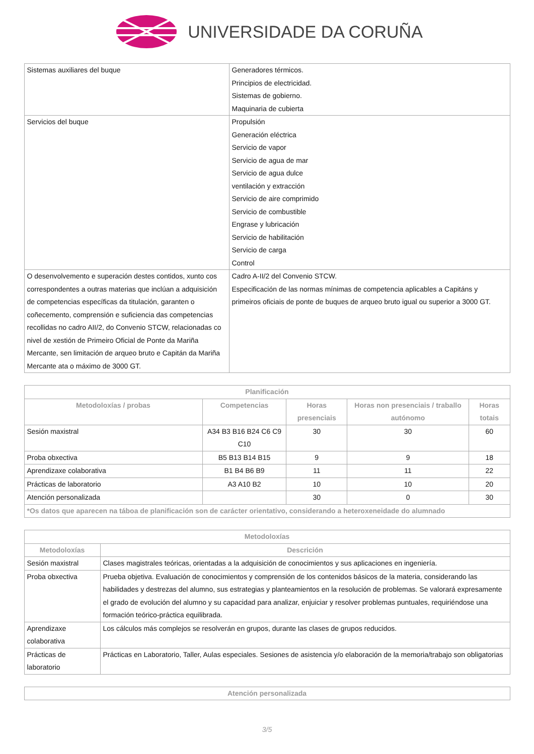UNIVERSIDADE DA CORUÑA
| Sistemas auxiliares del buque | Generadores térmicos. Principios de electricidad. Sistemas de gobierno. Maquinaria de cubierta |
| Servicios del buque | Propulsión Generación eléctrica Servicio de vapor Servicio de agua de mar Servicio de agua dulce ventilación y extracción Servicio de aire comprimido Servicio de combustible Engrase y lubricación Servicio de habilitación Servicio de carga Control |
| O desenvolvemento e superación destes contidos, xunto cos correspondentes a outras materias que inclúan a adquisición de competencias específicas da titulación, garanten o coñecemento, comprensión e suficiencia das competencias recollidas no cadro AII/2, do Convenio STCW, relacionadas co nivel de xestión de Primeiro Oficial de Ponte da Mariña Mercante, sen limitación de arqueo bruto e Capitán da Mariña Mercante ata o máximo de 3000 GT. | Cadro A-II/2 del Convenio STCW. Especificación de las normas mínimas de competencia aplicables a Capitáns y primeiros oficiais de ponte de buques de arqueo bruto igual ou superior a 3000 GT. |
| Planificación | | | | |
| --- | --- | --- | --- | --- |
| Metodoloxías / probas | Competencias | Horas presenciais | Horas non presenciais / traballo autónomo | Horas totais |
| Sesión maxistral | A34 B3 B16 B24 C6 C9 C10 | 30 | 30 | 60 |
| Proba obxectiva | B5 B13 B14 B15 | 9 | 9 | 18 |
| Aprendizaxe colaborativa | B1 B4 B6 B9 | 11 | 11 | 22 |
| Prácticas de laboratorio | A3 A10 B2 | 10 | 10 | 20 |
| Atención personalizada | | 30 | 0 | 30 |
| *Os datos que aparecen na táboa de planificación son de carácter orientativo, considerando a heteroxeneidade do alumnado | | | | |
| Metodoloxías | |
| --- | --- |
| Metodoloxías | Descrición |
| Sesión maxistral | Clases magistrales teóricas, orientadas a la adquisición de conocimientos y sus aplicaciones en ingeniería. |
| Proba obxectiva | Prueba objetiva. Evaluación de conocimientos y comprensión de los contenidos básicos de la materia, considerando las habilidades y destrezas del alumno, sus estrategias y planteamientos en la resolución de problemas. Se valorará expresamente el grado de evolución del alumno y su capacidad para analizar, enjuiciar y resolver problemas puntuales, requiriéndose una formación teórico-práctica equilibrada. |
| Aprendizaxe colaborativa | Los cálculos más complejos se resolverán en grupos, durante las clases de grupos reducidos. |
| Prácticas de laboratorio | Prácticas en Laboratorio, Taller, Aulas especiales. Sesiones de asistencia y/o elaboración de la memoria/trabajo son obligatorias |
| Atención personalizada |
| --- |
3/5